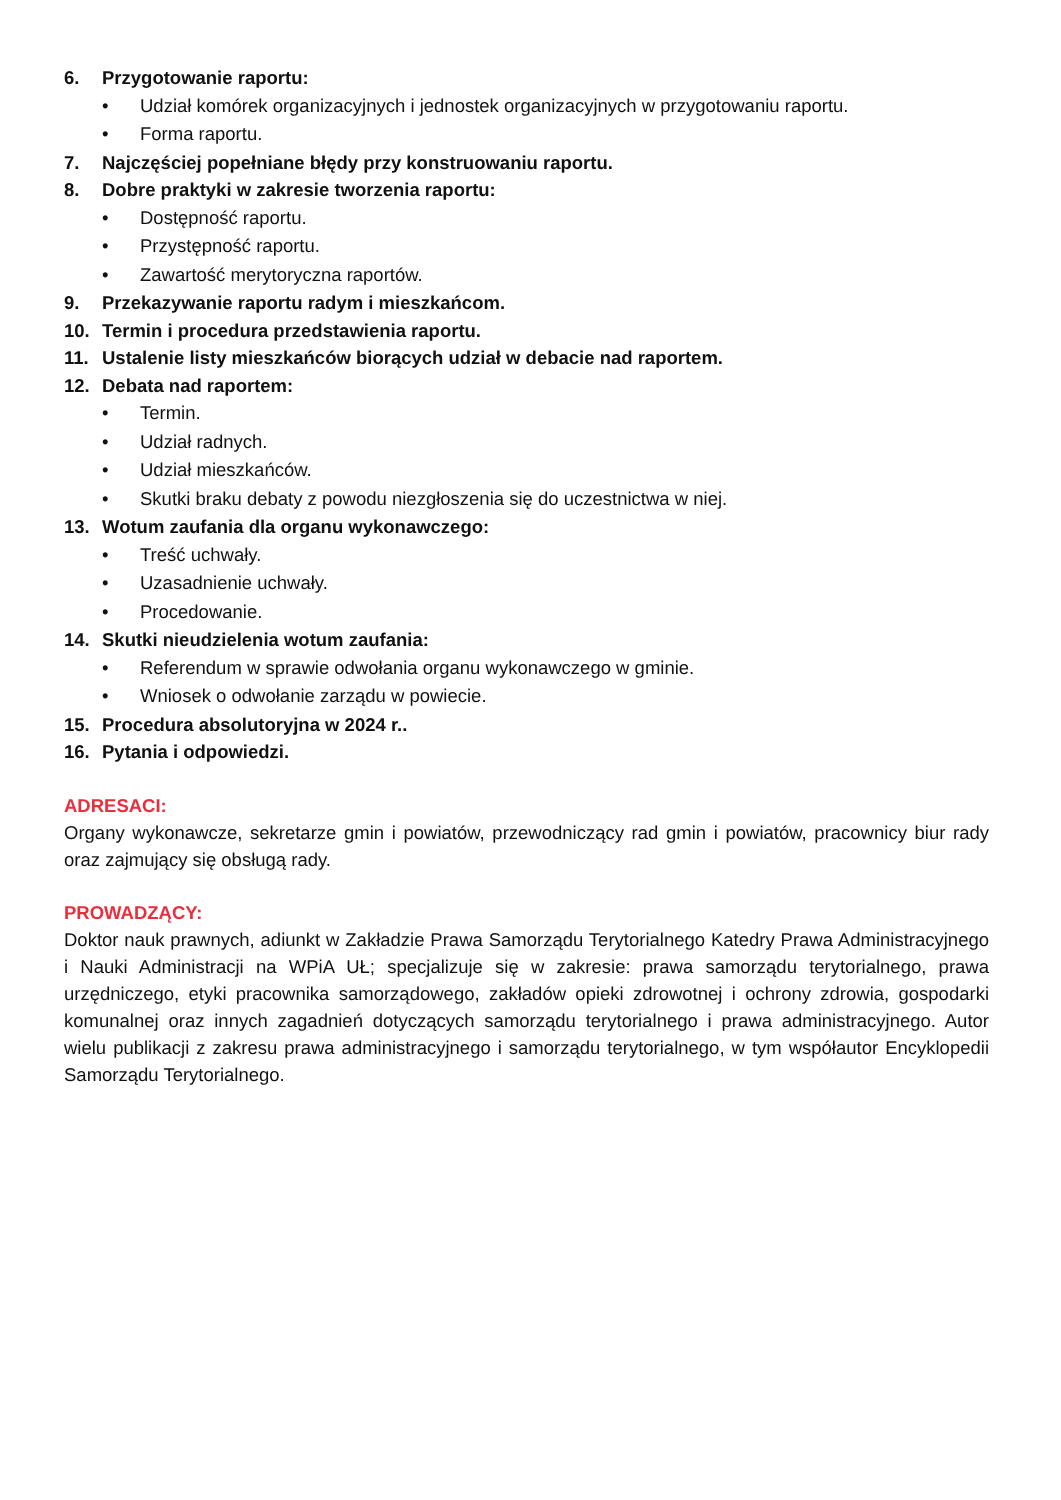6. Przygotowanie raportu:
• Udział komórek organizacyjnych i jednostek organizacyjnych w przygotowaniu raportu.
• Forma raportu.
7. Najczęściej popełniane błędy przy konstruowaniu raportu.
8. Dobre praktyki w zakresie tworzenia raportu:
• Dostępność raportu.
• Przystępność raportu.
• Zawartość merytoryczna raportów.
9. Przekazywanie raportu radym i mieszkańcom.
10. Termin i procedura przedstawienia raportu.
11. Ustalenie listy mieszkańców biorących udział w debacie nad raportem.
12. Debata nad raportem:
• Termin.
• Udział radnych.
• Udział mieszkańców.
• Skutki braku debaty z powodu niezgłoszenia się do uczestnictwa w niej.
13. Wotum zaufania dla organu wykonawczego:
• Treść uchwały.
• Uzasadnienie uchwały.
• Procedowanie.
14. Skutki nieudzielenia wotum zaufania:
• Referendum w sprawie odwołania organu wykonawczego w gminie.
• Wniosek o odwołanie zarządu w powiecie.
15. Procedura absolutoryjna w 2024 r..
16. Pytania i odpowiedzi.
ADRESACI:
Organy wykonawcze, sekretarze gmin i powiatów, przewodniczący rad gmin i powiatów, pracownicy biur rady oraz zajmujący się obsługą rady.
PROWADZĄCY:
Doktor nauk prawnych, adiunkt w Zakładzie Prawa Samorządu Terytorialnego Katedry Prawa Administracyjnego i Nauki Administracji na WPiA UŁ; specjalizuje się w zakresie: prawa samorządu terytorialnego, prawa urzędniczego, etyki pracownika samorządowego, zakładów opieki zdrowotnej i ochrony zdrowia, gospodarki komunalnej oraz innych zagadnień dotyczących samorządu terytorialnego i prawa administracyjnego. Autor wielu publikacji z zakresu prawa administracyjnego i samorządu terytorialnego, w tym współautor Encyklopedii Samorządu Terytorialnego.